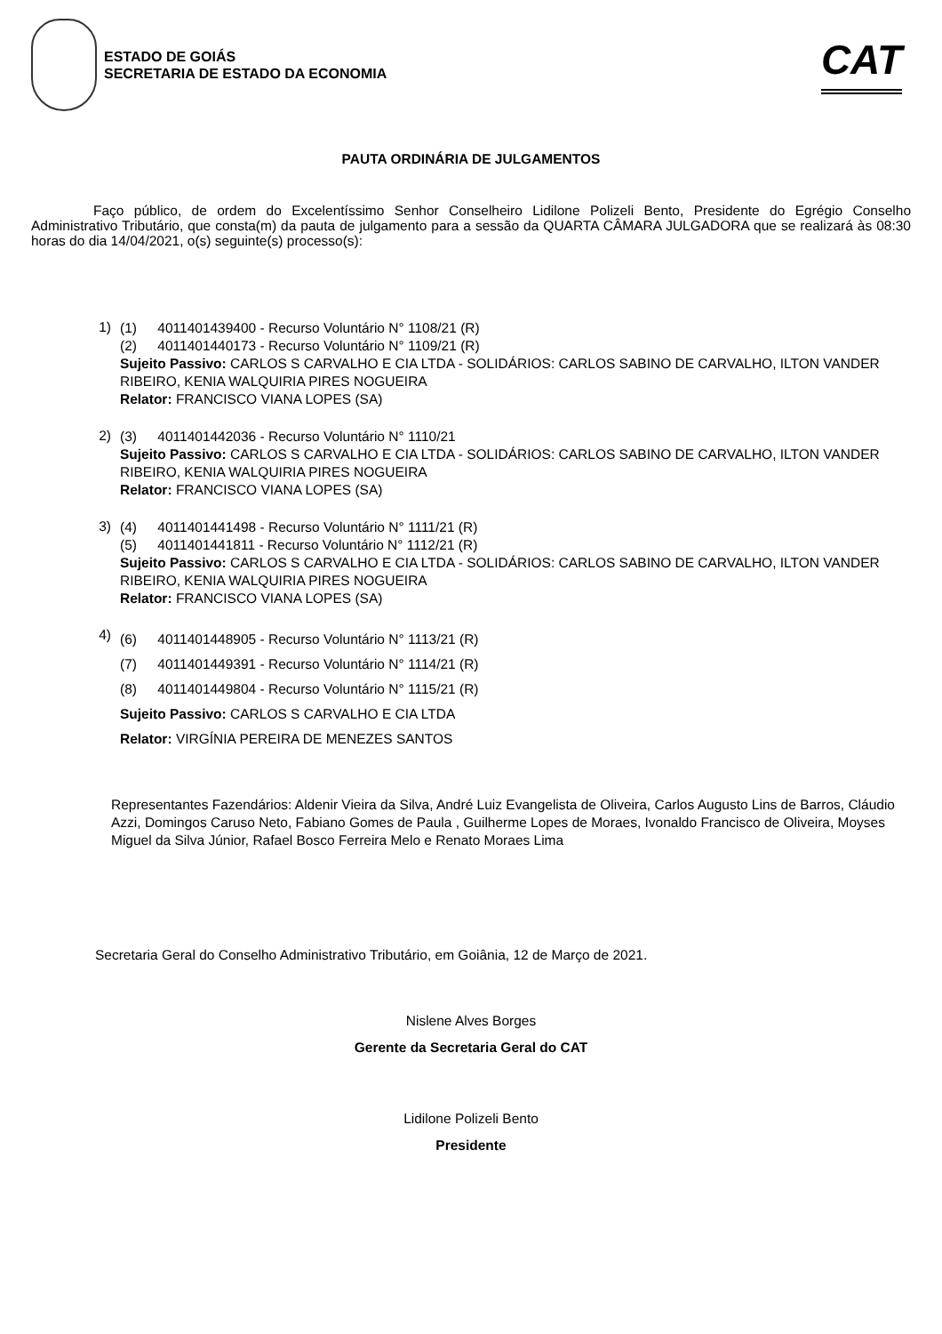ESTADO DE GOIÁS
SECRETARIA DE ESTADO DA ECONOMIA
CAT
PAUTA ORDINÁRIA DE JULGAMENTOS
Faço público, de ordem do Excelentíssimo Senhor Conselheiro Lidilone Polizeli Bento, Presidente do Egrégio Conselho Administrativo Tributário, que consta(m) da pauta de julgamento para a sessão da QUARTA CÂMARA JULGADORA que se realizará às 08:30 horas do dia 14/04/2021, o(s) seguinte(s) processo(s):
1)
(1) 4011401439400 - Recurso Voluntário N° 1108/21 (R)
(2) 4011401440173 - Recurso Voluntário N° 1109/21 (R)
Sujeito Passivo: CARLOS S CARVALHO E CIA LTDA - SOLIDÁRIOS: CARLOS SABINO DE CARVALHO, ILTON VANDER RIBEIRO, KENIA WALQUIRIA PIRES NOGUEIRA
Relator: FRANCISCO VIANA LOPES (SA)
2)
(3) 4011401442036 - Recurso Voluntário N° 1110/21
Sujeito Passivo: CARLOS S CARVALHO E CIA LTDA - SOLIDÁRIOS: CARLOS SABINO DE CARVALHO, ILTON VANDER RIBEIRO, KENIA WALQUIRIA PIRES NOGUEIRA
Relator: FRANCISCO VIANA LOPES (SA)
3)
(4) 4011401441498 - Recurso Voluntário N° 1111/21 (R)
(5) 4011401441811 - Recurso Voluntário N° 1112/21 (R)
Sujeito Passivo: CARLOS S CARVALHO E CIA LTDA - SOLIDÁRIOS: CARLOS SABINO DE CARVALHO, ILTON VANDER RIBEIRO, KENIA WALQUIRIA PIRES NOGUEIRA
Relator: FRANCISCO VIANA LOPES (SA)
4)
(6) 4011401448905 - Recurso Voluntário N° 1113/21 (R)
(7) 4011401449391 - Recurso Voluntário N° 1114/21 (R)
(8) 4011401449804 - Recurso Voluntário N° 1115/21 (R)
Sujeito Passivo: CARLOS S CARVALHO E CIA LTDA
Relator: VIRGÍNIA PEREIRA DE MENEZES SANTOS
Representantes Fazendários: Aldenir Vieira da Silva, André Luiz Evangelista de Oliveira, Carlos Augusto Lins de Barros, Cláudio Azzi, Domingos Caruso Neto, Fabiano Gomes de Paula , Guilherme Lopes de Moraes, Ivonaldo Francisco de Oliveira, Moyses Miguel da Silva Júnior, Rafael Bosco Ferreira Melo e Renato Moraes Lima
Secretaria Geral do Conselho Administrativo Tributário, em Goiânia, 12 de Março de 2021.
Nislene Alves Borges
Gerente da Secretaria Geral do CAT
Lidilone Polizeli Bento
Presidente